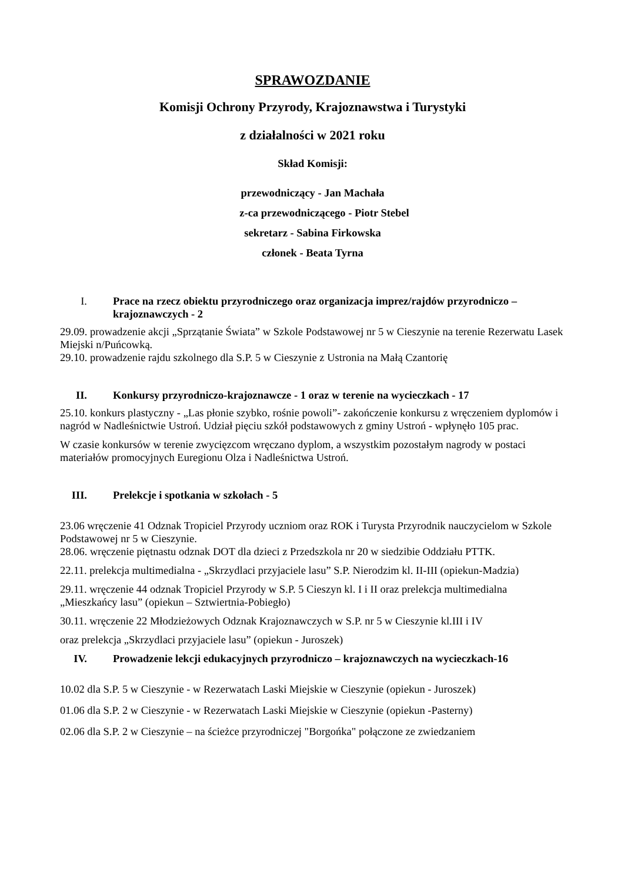SPRAWOZDANIE
Komisji Ochrony Przyrody, Krajoznawstwa i Turystyki
z działalności w 2021 roku
Skład Komisji:
przewodniczący - Jan Machała
z-ca przewodniczącego - Piotr Stebel
sekretarz - Sabina Firkowska
członek - Beata Tyrna
I. Prace na rzecz obiektu przyrodniczego oraz organizacja imprez/rajdów przyrodniczo – krajoznawczych - 2
29.09. prowadzenie akcji „Sprzątanie Świata” w Szkole Podstawowej nr 5 w Cieszynie na terenie Rezerwatu Lasek Miejski n/Puńcowką.
29.10. prowadzenie rajdu szkolnego dla S.P. 5 w Cieszynie z Ustronia na Małą Czantorię
II. Konkursy przyrodniczo-krajoznawcze - 1 oraz w terenie na wycieczkach - 17
25.10. konkurs plastyczny - „Las płonie szybko, rośnie powoli”- zakończenie konkursu z wręczeniem dyplomów i nagród w Nadleśnictwie Ustroń. Udział pięciu szkół podstawowych z gminy Ustroń - wpłynęło 105 prac.
W czasie konkursów w terenie zwycięzcom wręczano dyplom, a wszystkim pozostałym nagrody w postaci materiałów promocyjnych Euregionu Olza i Nadleśnictwa Ustroń.
III. Prelekcje i spotkania w szkołach - 5
23.06 wręczenie 41 Odznak Tropiciel Przyrody uczniom oraz ROK i Turysta Przyrodnik nauczycielom w Szkole Podstawowej nr 5 w Cieszynie.
28.06. wręczenie piętnastu odznak DOT dla dzieci z Przedszkola nr 20 w siedzibie Oddziału PTTK.
22.11. prelekcja multimedialna - „Skrzydlaci przyjaciele lasu” S.P. Nierodzim kl. II-III (opiekun-Madzia)
29.11. wręczenie 44 odznak Tropiciel Przyrody w S.P. 5 Cieszyn kl. I i II oraz prelekcja multimedialna „Mieszkańcy lasu” (opiekun – Sztwiertnia-Pobiegło)
30.11. wręczenie 22 Młodzieżowych Odznak Krajoznawczych w S.P. nr 5 w Cieszynie kl.III i IV
oraz prelekcja „Skrzydlaci przyjaciele lasu” (opiekun - Juroszek)
IV. Prowadzenie lekcji edukacyjnych przyrodniczo – krajoznawczych na wycieczkach-16
10.02 dla S.P. 5 w Cieszynie - w Rezerwatach Laski Miejskie w Cieszynie (opiekun - Juroszek)
01.06 dla S.P. 2 w Cieszynie - w Rezerwatach Laski Miejskie w Cieszynie (opiekun -Pasterny)
02.06 dla S.P. 2 w Cieszynie – na ścieżce przyrodniczej "Borgońka" połączone ze zwiedzaniem